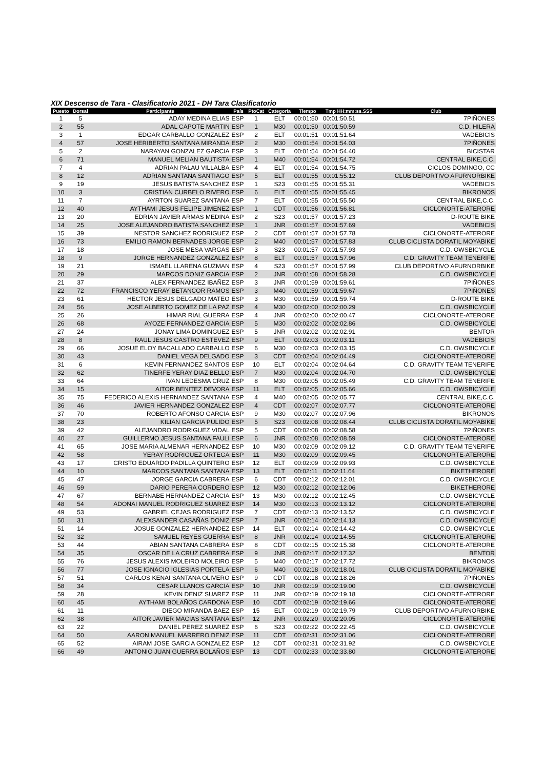XIX Descenso de Tara - Clasificatorio 2021 - DH Tara Clasificatorio
| Puesto | Dorsal | Participante | País | PtoCat | Categoría | Tiempo | Tmp HH:mm:ss.SSS | Club |
| --- | --- | --- | --- | --- | --- | --- | --- | --- |
| 1 | 5 | ADAY MEDINA ELIAS | ESP | 1 | ELT | 00:01:50 | 00:01:50.51 | 7PIÑONES |
| 2 | 55 | ADAL CAPOTE MARTIN | ESP | 1 | M30 | 00:01:50 | 00:01:50.59 | C.D. HILERA |
| 3 | 1 | EDGAR CARBALLO GONZALEZ | ESP | 2 | ELT | 00:01:51 | 00:01:51.64 | VADEBICIS |
| 4 | 57 | JOSE HERIBERTO SANTANA MIRANDA | ESP | 2 | M30 | 00:01:54 | 00:01:54.03 | 7PIÑONES |
| 5 | 2 | NARAYAN GONZALEZ GARCIA | ESP | 3 | ELT | 00:01:54 | 00:01:54.40 | BICISTAR |
| 6 | 71 | MANUEL MELIAN BAUTISTA | ESP | 1 | M40 | 00:01:54 | 00:01:54.72 | CENTRAL BIKE,C.C. |
| 7 | 4 | ADRIAN PALAU VILLALBA | ESP | 4 | ELT | 00:01:54 | 00:01:54.75 | CICLOS DOMINGO, CC |
| 8 | 12 | ADRIAN SANTANA SANTIAGO | ESP | 5 | ELT | 00:01:55 | 00:01:55.12 | CLUB DEPORTIVO AFURNORBIKE |
| 9 | 19 | JESUS BATISTA SANCHEZ | ESP | 1 | S23 | 00:01:55 | 00:01:55.31 | VADEBICIS |
| 10 | 3 | CRISTIAN CURBELO RIVERO | ESP | 6 | ELT | 00:01:55 | 00:01:55.45 | BIKRONOS |
| 11 | 7 | AYRTON SUAREZ SANTANA | ESP | 7 | ELT | 00:01:55 | 00:01:55.50 | CENTRAL BIKE,C.C. |
| 12 | 40 | AYTHAMI JESUS FELIPE JIMENEZ | ESP | 1 | CDT | 00:01:56 | 00:01:56.81 | CICLONORTE-ATERORE |
| 13 | 20 | EDRIAN JAVIER ARMAS MEDINA | ESP | 2 | S23 | 00:01:57 | 00:01:57.23 | D-ROUTE BIKE |
| 14 | 25 | JOSE ALEJANDRO BATISTA SANCHEZ | ESP | 1 | JNR | 00:01:57 | 00:01:57.69 | VADEBICIS |
| 15 | 39 | NESTOR SANCHEZ RODRIGUEZ | ESP | 2 | CDT | 00:01:57 | 00:01:57.78 | CICLONORTE-ATERORE |
| 16 | 73 | EMILIO RAMON BERNADES JORGE | ESP | 2 | M40 | 00:01:57 | 00:01:57.83 | CLUB CICLISTA DORATIL MOYABIKE |
| 17 | 18 | JOSE MESA VARGAS | ESP | 3 | S23 | 00:01:57 | 00:01:57.93 | C.D. OWSBICYCLE |
| 18 | 9 | JORGE HERNANDEZ GONZALEZ | ESP | 8 | ELT | 00:01:57 | 00:01:57.96 | C.D. GRAVITY TEAM TENERIFE |
| 19 | 21 | ISMAEL LLARENA GUZMAN | ESP | 4 | S23 | 00:01:57 | 00:01:57.99 | CLUB DEPORTIVO AFURNORBIKE |
| 20 | 29 | MARCOS DONIZ GARCIA | ESP | 2 | JNR | 00:01:58 | 00:01:58.28 | C.D. OWSBICYCLE |
| 21 | 37 | ALEX FERNANDEZ IBAÑEZ | ESP | 3 | JNR | 00:01:59 | 00:01:59.61 | 7PIÑONES |
| 22 | 72 | FRANCISCO YERAY BETANCOR RAMOS | ESP | 3 | M40 | 00:01:59 | 00:01:59.67 | 7PIÑONES |
| 23 | 61 | HECTOR JESUS DELGADO MATEO | ESP | 3 | M30 | 00:01:59 | 00:01:59.74 | D-ROUTE BIKE |
| 24 | 56 | JOSE ALBERTO GOMEZ DE LA PAZ | ESP | 4 | M30 | 00:02:00 | 00:02:00.29 | C.D. OWSBICYCLE |
| 25 | 26 | HIMAR RIAL GUERRA | ESP | 4 | JNR | 00:02:00 | 00:02:00.47 | CICLONORTE-ATERORE |
| 26 | 68 | AYOZE FERNANDEZ GARCIA | ESP | 5 | M30 | 00:02:02 | 00:02:02.86 | C.D. OWSBICYCLE |
| 27 | 24 | JONAY LIMA DOMINGUEZ | ESP | 5 | JNR | 00:02:02 | 00:02:02.91 | BENTOR |
| 28 | 8 | RAUL JESUS CASTRO ESTEVEZ | ESP | 9 | ELT | 00:02:03 | 00:02:03.11 | VADEBICIS |
| 29 | 66 | JOSUE ELOY BACALLADO CARBALLO | ESP | 6 | M30 | 00:02:03 | 00:02:03.15 | C.D. OWSBICYCLE |
| 30 | 43 | DANIEL VEGA DELGADO | ESP | 3 | CDT | 00:02:04 | 00:02:04.49 | CICLONORTE-ATERORE |
| 31 | 6 | KEVIN FERNANDEZ SANTOS | ESP | 10 | ELT | 00:02:04 | 00:02:04.64 | C.D. GRAVITY TEAM TENERIFE |
| 32 | 62 | TINERFE YERAY DIAZ BELLO | ESP | 7 | M30 | 00:02:04 | 00:02:04.70 | C.D. OWSBICYCLE |
| 33 | 64 | IVAN LEDESMA CRUZ | ESP | 8 | M30 | 00:02:05 | 00:02:05.49 | C.D. GRAVITY TEAM TENERIFE |
| 34 | 15 | AITOR BENITEZ DEVORA | ESP | 11 | ELT | 00:02:05 | 00:02:05.66 | C.D. OWSBICYCLE |
| 35 | 75 | FEDERICO ALEXIS HERNANDEZ SANTANA | ESP | 4 | M40 | 00:02:05 | 00:02:05.77 | CENTRAL BIKE,C.C. |
| 36 | 46 | JAVIER HERNANDEZ GONZALEZ | ESP | 4 | CDT | 00:02:07 | 00:02:07.77 | CICLONORTE-ATERORE |
| 37 | 70 | ROBERTO AFONSO GARCIA | ESP | 9 | M30 | 00:02:07 | 00:02:07.96 | BIKRONOS |
| 38 | 23 | KILIAN GARCIA PULIDO | ESP | 5 | S23 | 00:02:08 | 00:02:08.44 | CLUB CICLISTA DORATIL MOYABIKE |
| 39 | 42 | ALEJANDRO RODRIGUEZ VIDAL | ESP | 5 | CDT | 00:02:08 | 00:02:08.58 | 7PIÑONES |
| 40 | 27 | GUILLERMO JESUS SANTANA FAULI | ESP | 6 | JNR | 00:02:08 | 00:02:08.59 | CICLONORTE-ATERORE |
| 41 | 65 | JOSE MARIA ALMENAR HERNANDEZ | ESP | 10 | M30 | 00:02:09 | 00:02:09.12 | C.D. GRAVITY TEAM TENERIFE |
| 42 | 58 | YERAY RODRIGUEZ ORTEGA | ESP | 11 | M30 | 00:02:09 | 00:02:09.45 | CICLONORTE-ATERORE |
| 43 | 17 | CRISTO EDUARDO PADILLA QUINTERO | ESP | 12 | ELT | 00:02:09 | 00:02:09.93 | C.D. OWSBICYCLE |
| 44 | 10 | MARCOS SANTANA SANTANA | ESP | 13 | ELT | 00:02:11 | 00:02:11.64 | BIKETHERORE |
| 45 | 47 | JORGE GARCIA CABRERA | ESP | 6 | CDT | 00:02:12 | 00:02:12.01 | C.D. OWSBICYCLE |
| 46 | 59 | DARIO PERERA CORDERO | ESP | 12 | M30 | 00:02:12 | 00:02:12.06 | BIKETHERORE |
| 47 | 67 | BERNABE HERNANDEZ GARCIA | ESP | 13 | M30 | 00:02:12 | 00:02:12.45 | C.D. OWSBICYCLE |
| 48 | 54 | ADONAI MANUEL RODRIGUEZ SUAREZ | ESP | 14 | M30 | 00:02:13 | 00:02:13.12 | CICLONORTE-ATERORE |
| 49 | 53 | GABRIEL CEJAS RODRIGUEZ | ESP | 7 | CDT | 00:02:13 | 00:02:13.52 | C.D. OWSBICYCLE |
| 50 | 31 | ALEXSANDER CASAÑAS DONIZ | ESP | 7 | JNR | 00:02:14 | 00:02:14.13 | C.D. OWSBICYCLE |
| 51 | 14 | JOSUE GONZALEZ HERNANDEZ | ESP | 14 | ELT | 00:02:14 | 00:02:14.42 | C.D. OWSBICYCLE |
| 52 | 32 | SAMUEL REYES GUERRA | ESP | 8 | JNR | 00:02:14 | 00:02:14.55 | CICLONORTE-ATERORE |
| 53 | 44 | ABIAN SANTANA CABRERA | ESP | 8 | CDT | 00:02:15 | 00:02:15.38 | CICLONORTE-ATERORE |
| 54 | 35 | OSCAR DE LA CRUZ CABRERA | ESP | 9 | JNR | 00:02:17 | 00:02:17.32 | BENTOR |
| 55 | 76 | JESUS ALEXIS MOLEIRO MOLEIRO | ESP | 5 | M40 | 00:02:17 | 00:02:17.72 | BIKRONOS |
| 56 | 77 | JOSE IGNACIO IGLESIAS PORTELA | ESP | 6 | M40 | 00:02:18 | 00:02:18.01 | CLUB CICLISTA DORATIL MOYABIKE |
| 57 | 51 | CARLOS KENAI SANTANA OLIVERO | ESP | 9 | CDT | 00:02:18 | 00:02:18.26 | 7PIÑONES |
| 58 | 34 | CESAR LLANOS GARCIA | ESP | 10 | JNR | 00:02:19 | 00:02:19.00 | C.D. OWSBICYCLE |
| 59 | 28 | KEVIN DENIZ SUAREZ | ESP | 11 | JNR | 00:02:19 | 00:02:19.18 | CICLONORTE-ATERORE |
| 60 | 45 | AYTHAMI BOLAÑOS CARDONA | ESP | 10 | CDT | 00:02:19 | 00:02:19.66 | CICLONORTE-ATERORE |
| 61 | 11 | DIEGO MIRANDA BAEZ | ESP | 15 | ELT | 00:02:19 | 00:02:19.79 | CLUB DEPORTIVO AFURNORBIKE |
| 62 | 38 | AITOR JAVIER MACIAS SANTANA | ESP | 12 | JNR | 00:02:20 | 00:02:20.05 | CICLONORTE-ATERORE |
| 63 | 22 | DANIEL PEREZ SUAREZ | ESP | 6 | S23 | 00:02:22 | 00:02:22.45 | C.D. OWSBICYCLE |
| 64 | 50 | AARON MANUEL MARRERO DENIZ | ESP | 11 | CDT | 00:02:31 | 00:02:31.06 | CICLONORTE-ATERORE |
| 65 | 52 | AIRAM JOSE GARCIA GONZALEZ | ESP | 12 | CDT | 00:02:31 | 00:02:31.92 | C.D. OWSBICYCLE |
| 66 | 49 | ANTONIO JUAN GUERRA BOLAÑOS | ESP | 13 | CDT | 00:02:33 | 00:02:33.80 | CICLONORTE-ATERORE |